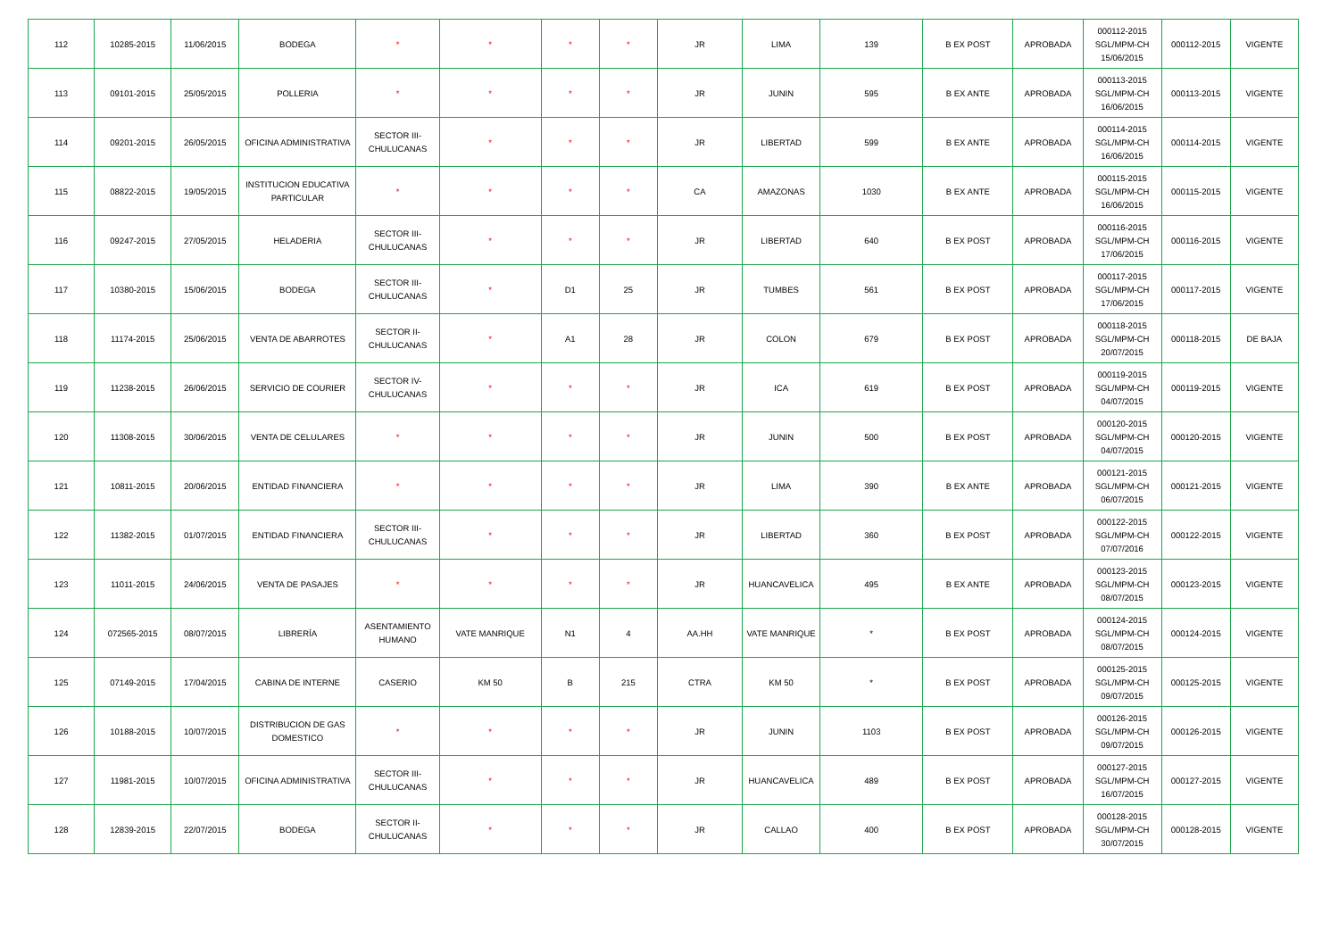| 112 | 10285-2015 | 11/06/2015 | BODEGA | * | * | * | * | JR | LIMA | 139 | B EX POST | APROBADA | 000112-2015 SGL/MPM-CH 15/06/2015 | 000112-2015 | VIGENTE |
| 113 | 09101-2015 | 25/05/2015 | POLLERIA | * | * | * | * | JR | JUNIN | 595 | B EX ANTE | APROBADA | 000113-2015 SGL/MPM-CH 16/06/2015 | 000113-2015 | VIGENTE |
| 114 | 09201-2015 | 26/05/2015 | OFICINA ADMINISTRATIVA | SECTOR III- CHULUCANAS | * | * | * | JR | LIBERTAD | 599 | B EX ANTE | APROBADA | 000114-2015 SGL/MPM-CH 16/06/2015 | 000114-2015 | VIGENTE |
| 115 | 08822-2015 | 19/05/2015 | INSTITUCION EDUCATIVA PARTICULAR | * | * | * | * | CA | AMAZONAS | 1030 | B EX ANTE | APROBADA | 000115-2015 SGL/MPM-CH 16/06/2015 | 000115-2015 | VIGENTE |
| 116 | 09247-2015 | 27/05/2015 | HELADERIA | SECTOR III- CHULUCANAS | * | * | * | JR | LIBERTAD | 640 | B EX POST | APROBADA | 000116-2015 SGL/MPM-CH 17/06/2015 | 000116-2015 | VIGENTE |
| 117 | 10380-2015 | 15/06/2015 | BODEGA | SECTOR III- CHULUCANAS | * | D1 | 25 | JR | TUMBES | 561 | B EX POST | APROBADA | 000117-2015 SGL/MPM-CH 17/06/2015 | 000117-2015 | VIGENTE |
| 118 | 11174-2015 | 25/06/2015 | VENTA DE ABARROTES | SECTOR II- CHULUCANAS | * | A1 | 28 | JR | COLON | 679 | B EX POST | APROBADA | 000118-2015 SGL/MPM-CH 20/07/2015 | 000118-2015 | DE BAJA |
| 119 | 11238-2015 | 26/06/2015 | SERVICIO DE COURIER | SECTOR IV- CHULUCANAS | * | * | * | JR | ICA | 619 | B EX POST | APROBADA | 000119-2015 SGL/MPM-CH 04/07/2015 | 000119-2015 | VIGENTE |
| 120 | 11308-2015 | 30/06/2015 | VENTA DE CELULARES | * | * | * | * | JR | JUNIN | 500 | B EX POST | APROBADA | 000120-2015 SGL/MPM-CH 04/07/2015 | 000120-2015 | VIGENTE |
| 121 | 10811-2015 | 20/06/2015 | ENTIDAD FINANCIERA | * | * | * | * | JR | LIMA | 390 | B EX ANTE | APROBADA | 000121-2015 SGL/MPM-CH 06/07/2015 | 000121-2015 | VIGENTE |
| 122 | 11382-2015 | 01/07/2015 | ENTIDAD FINANCIERA | SECTOR III- CHULUCANAS | * | * | * | JR | LIBERTAD | 360 | B EX POST | APROBADA | 000122-2015 SGL/MPM-CH 07/07/2016 | 000122-2015 | VIGENTE |
| 123 | 11011-2015 | 24/06/2015 | VENTA DE PASAJES | * | * | * | * | JR | HUANCAVELICA | 495 | B EX ANTE | APROBADA | 000123-2015 SGL/MPM-CH 08/07/2015 | 000123-2015 | VIGENTE |
| 124 | 072565-2015 | 08/07/2015 | LIBRERÍA | ASENTAMIENTO HUMANO | VATE MANRIQUE | N1 | 4 | AA.HH | VATE MANRIQUE | * | B EX POST | APROBADA | 000124-2015 SGL/MPM-CH 08/07/2015 | 000124-2015 | VIGENTE |
| 125 | 07149-2015 | 17/04/2015 | CABINA DE INTERNE | CASERIO | KM 50 | B | 215 | CTRA | KM 50 | * | B EX POST | APROBADA | 000125-2015 SGL/MPM-CH 09/07/2015 | 000125-2015 | VIGENTE |
| 126 | 10188-2015 | 10/07/2015 | DISTRIBUCION DE GAS DOMESTICO | * | * | * | * | JR | JUNIN | 1103 | B EX POST | APROBADA | 000126-2015 SGL/MPM-CH 09/07/2015 | 000126-2015 | VIGENTE |
| 127 | 11981-2015 | 10/07/2015 | OFICINA ADMINISTRATIVA | SECTOR III- CHULUCANAS | * | * | * | JR | HUANCAVELICA | 489 | B EX POST | APROBADA | 000127-2015 SGL/MPM-CH 16/07/2015 | 000127-2015 | VIGENTE |
| 128 | 12839-2015 | 22/07/2015 | BODEGA | SECTOR II- CHULUCANAS | * | * | * | JR | CALLAO | 400 | B EX POST | APROBADA | 000128-2015 SGL/MPM-CH 30/07/2015 | 000128-2015 | VIGENTE |